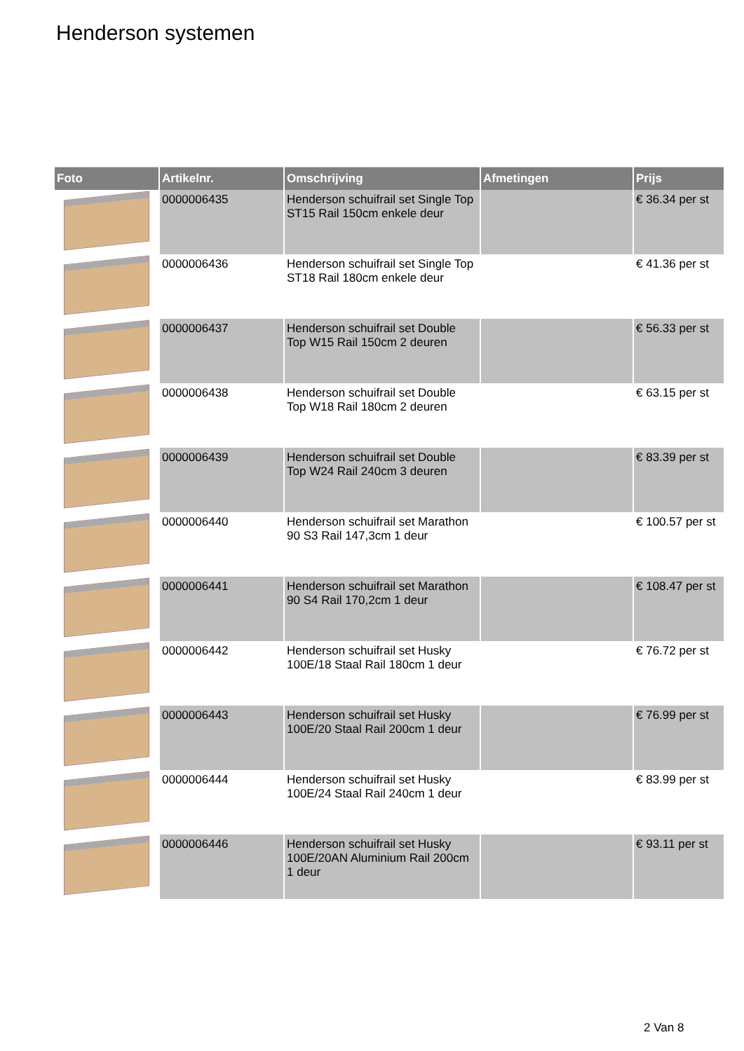Henderson systemen
| Foto | Artikelnr. | Omschrijving | Afmetingen | Prijs |
| --- | --- | --- | --- | --- |
| | 0000006435 | Henderson schuifrail set Single Top ST15 Rail 150cm enkele deur | | € 36.34 per st |
| | 0000006436 | Henderson schuifrail set Single Top ST18 Rail 180cm enkele deur | | € 41.36 per st |
| | 0000006437 | Henderson schuifrail set Double Top W15 Rail 150cm 2 deuren | | € 56.33 per st |
| | 0000006438 | Henderson schuifrail set Double Top W18 Rail 180cm 2 deuren | | € 63.15 per st |
| | 0000006439 | Henderson schuifrail set Double Top W24 Rail 240cm 3 deuren | | € 83.39 per st |
| | 0000006440 | Henderson schuifrail set Marathon 90 S3 Rail 147,3cm 1 deur | | € 100.57 per st |
| | 0000006441 | Henderson schuifrail set Marathon 90 S4 Rail 170,2cm 1 deur | | € 108.47 per st |
| | 0000006442 | Henderson schuifrail set Husky 100E/18 Staal Rail 180cm 1 deur | | € 76.72 per st |
| | 0000006443 | Henderson schuifrail set Husky 100E/20 Staal Rail 200cm 1 deur | | € 76.99 per st |
| | 0000006444 | Henderson schuifrail set Husky 100E/24 Staal Rail 240cm 1 deur | | € 83.99 per st |
| | 0000006446 | Henderson schuifrail set Husky 100E/20AN Aluminium Rail 200cm 1 deur | | € 93.11 per st |
2 Van 8